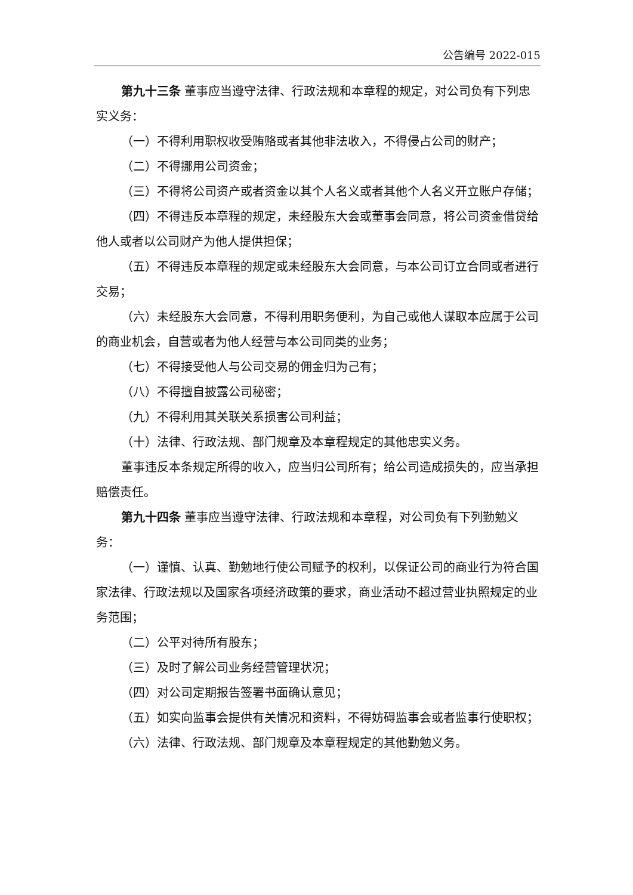公告编号 2022-015
第九十三条 董事应当遵守法律、行政法规和本章程的规定，对公司负有下列忠实义务：
（一）不得利用职权收受贿赂或者其他非法收入，不得侵占公司的财产；
（二）不得挪用公司资金；
（三）不得将公司资产或者资金以其个人名义或者其他个人名义开立账户存储；
（四）不得违反本章程的规定，未经股东大会或董事会同意，将公司资金借贷给他人或者以公司财产为他人提供担保；
（五）不得违反本章程的规定或未经股东大会同意，与本公司订立合同或者进行交易；
（六）未经股东大会同意，不得利用职务便利，为自己或他人谋取本应属于公司的商业机会，自营或者为他人经营与本公司同类的业务；
（七）不得接受他人与公司交易的佣金归为己有；
（八）不得擅自披露公司秘密；
（九）不得利用其关联关系损害公司利益；
（十）法律、行政法规、部门规章及本章程规定的其他忠实义务。
董事违反本条规定所得的收入，应当归公司所有；给公司造成损失的，应当承担赔偿责任。
第九十四条 董事应当遵守法律、行政法规和本章程，对公司负有下列勤勉义务：
（一）谨慎、认真、勤勉地行使公司赋予的权利，以保证公司的商业行为符合国家法律、行政法规以及国家各项经济政策的要求，商业活动不超过营业执照规定的业务范围；
（二）公平对待所有股东；
（三）及时了解公司业务经营管理状况；
（四）对公司定期报告签署书面确认意见；
（五）如实向监事会提供有关情况和资料，不得妨碍监事会或者监事行使职权；
（六）法律、行政法规、部门规章及本章程规定的其他勤勉义务。